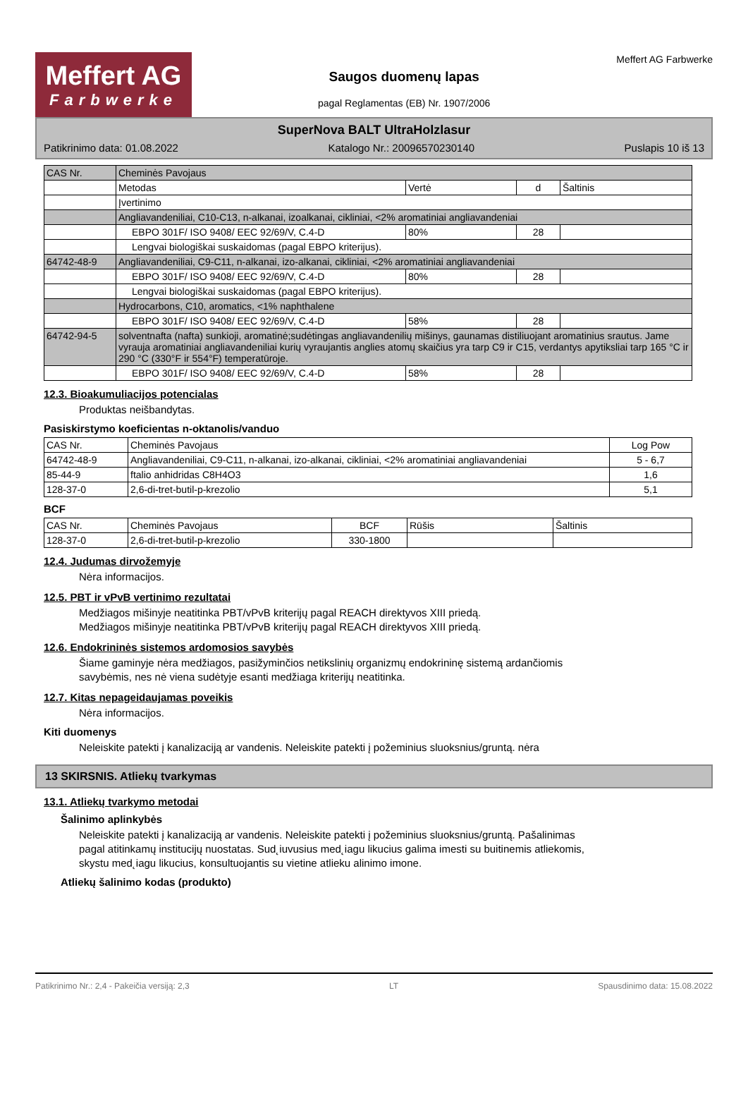Meffert AG
Farbwerke
Saugos duomenų lapas
pagal Reglamentas (EB) Nr. 1907/2006
Meffert AG Farbwerke
SuperNova BALT UltraHolzlasur
Patikrinimo data: 01.08.2022 Katalogo Nr.: 20096570230140 Puslapis 10 iš 13
| CAS Nr. | Cheminės Pavojaus | | | |
| | Metodas | Vertė | d | Šaltinis |
| | Įvertinimo | | | |
| | Angliavandeniliai, C10-C13, n-alkanai, izoalkanai, cikliniai, <2% aromatiniai angliavandeniai | | | |
| | EBPO 301F/ ISO 9408/ EEC 92/69/V, C.4-D | 80% | 28 | |
| | Lengvai biologiškai suskaidomas (pagal EBPO kriterijus). | | | |
| 64742-48-9 | Angliavandeniliai, C9-C11, n-alkanai, izo-alkanai, cikliniai, <2% aromatiniai angliavandeniai | | | |
| | EBPO 301F/ ISO 9408/ EEC 92/69/V, C.4-D | 80% | 28 | |
| | Lengvai biologiškai suskaidomas (pagal EBPO kriterijus). | | | |
| | Hydrocarbons, C10, aromatics, <1% naphthalene | | | |
| | EBPO 301F/ ISO 9408/ EEC 92/69/V, C.4-D | 58% | 28 | |
| 64742-94-5 | solventnafta (nafta) sunkioji, aromatinė;sudėtingas angliavandenilių mišinys, gaunamas distiliuojant aromatinius srautus. Jame vyrauja aromatiniai angliavandeniliai kurių vyraujantis anglies atomų skaičius yra tarp C9 ir C15, verdantys apytiksliai tarp 165 °C ir 290 °C (330°F ir 554°F) temperatūroje. | | | |
| | EBPO 301F/ ISO 9408/ EEC 92/69/V, C.4-D | 58% | 28 | |
12.3. Bioakumuliacijos potencialas
Produktas neišbandytas.
Pasiskirstymo koeficientas n-oktanolis/vanduo
| CAS Nr. | Cheminės Pavojaus | Log Pow |
| --- | --- | --- |
| 64742-48-9 | Angliavandeniliai, C9-C11, n-alkanai, izo-alkanai, cikliniai, <2% aromatiniai angliavandeniai | 5 - 6,7 |
| 85-44-9 | ftalio anhidridas C8H4O3 | 1,6 |
| 128-37-0 | 2,6-di-tret-butil-p-krezolio | 5,1 |
BCF
| CAS Nr. | Cheminės Pavojaus | BCF | Rūšis | Šaltinis |
| --- | --- | --- | --- | --- |
| 128-37-0 | 2,6-di-tret-butil-p-krezolio | 330-1800 | | |
12.4. Judumas dirvožemyje
Nėra informacijos.
12.5. PBT ir vPvB vertinimo rezultatai
Medžiagos mišinyje neatitinka PBT/vPvB kriterijų pagal REACH direktyvos XIII priedą.
Medžiagos mišinyje neatitinka PBT/vPvB kriterijų pagal REACH direktyvos XIII priedą.
12.6. Endokrininės sistemos ardomosios savybės
Šiame gaminyje nėra medžiagos, pasižyminčios netikslinių organizmų endokrininę sistemą ardančiomis
savybėmis, nes nė viena sudėtyje esanti medžiaga kriterijų neatitinka.
12.7. Kitas nepageidaujamas poveikis
Nėra informacijos.
Kiti duomenys
Neleiskite patekti į kanalizaciją ar vandenis. Neleiskite patekti į požeminius sluoksnius/gruntą. nėra
13 SKIRSNIS. Atliekų tvarkymas
13.1. Atliekų tvarkymo metodai
Šalinimo aplinkybės
Neleiskite patekti į kanalizaciją ar vandenis. Neleiskite patekti į požeminius sluoksnius/gruntą. Pašalinimas
pagal atitinkamų institucijų nuostatas. Sud˛iuvusius med˛iagu likucius galima imesti su buitinemis atliekomis,
skystu med˛iagu likucius, konsultuojantis su vietine atlieku alinimo imone.
Atliekų šalinimo kodas (produkto)
Patikrinimo Nr.: 2,4 - Pakeičia versiją: 2,3 LT Spausdinimo data: 15.08.2022